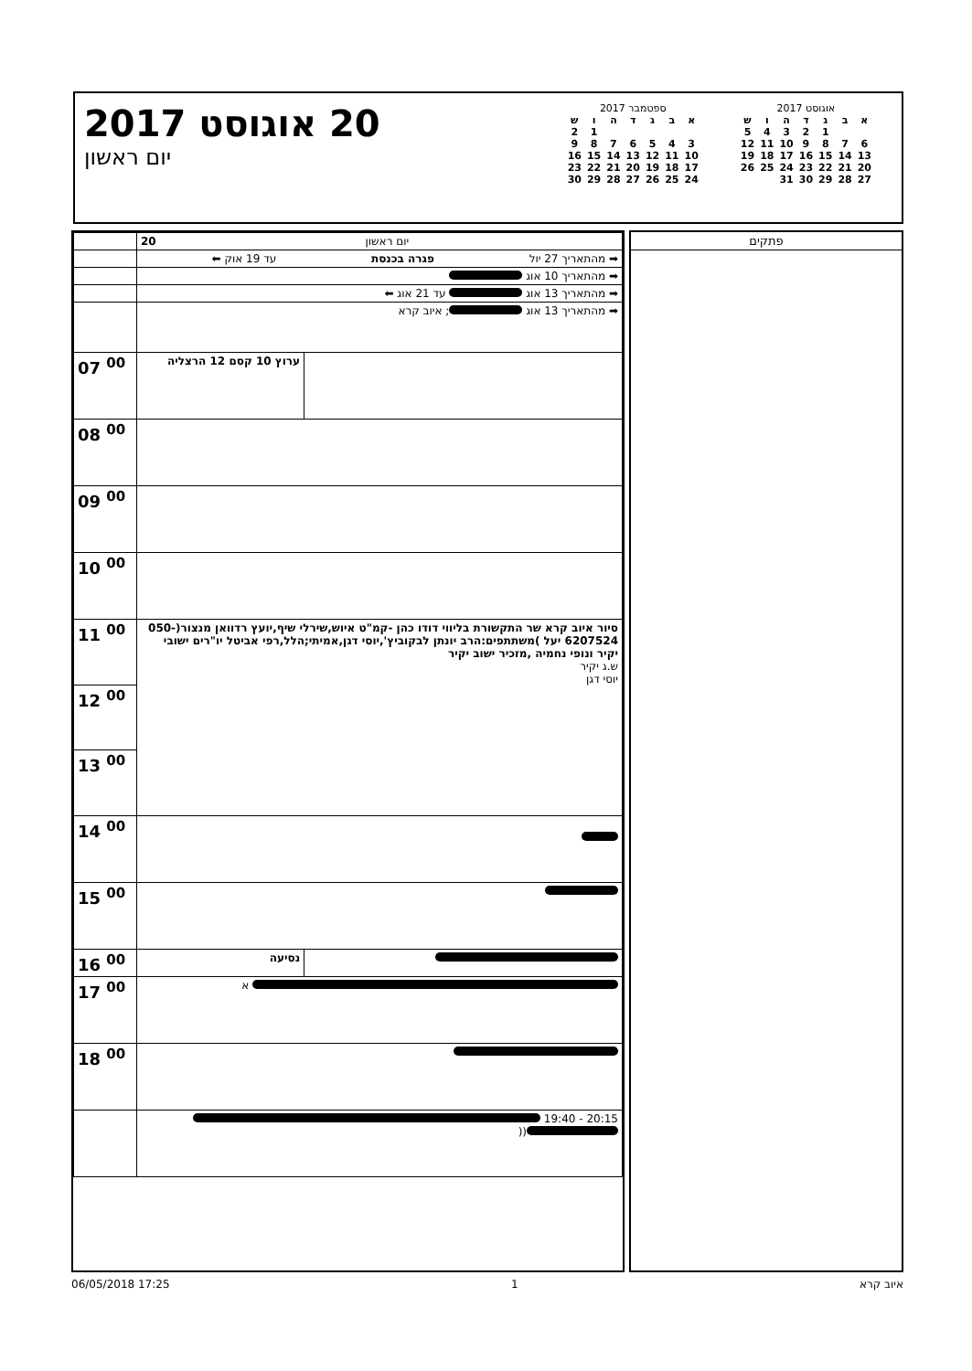20 אוגוסט 2017
יום ראשון
ספטמבר 2017
| א | ב | ג | ד | ה | ו | ש |
| --- | --- | --- | --- | --- | --- | --- |
| | | | | | 1 | 2 |
| 3 | 4 | 5 | 6 | 7 | 8 | 9 |
| 10 | 11 | 12 | 13 | 14 | 15 | 16 |
| 17 | 18 | 19 | 20 | 21 | 22 | 23 |
| 24 | 25 | 26 | 27 | 28 | 29 | 30 |
אוגוסט 2017
| א | ב | ג | ד | ה | ו | ש |
| --- | --- | --- | --- | --- | --- | --- |
| | | 1 | 2 | 3 | 4 | 5 |
| 6 | 7 | 8 | 9 | 10 | 11 | 12 |
| 13 | 14 | 15 | 16 | 17 | 18 | 19 |
| 20 | 21 | 22 | 23 | 24 | 25 | 26 |
| 27 | 28 | 29 | 30 | 31 | | |
| יום ראשון 20 | | |
| ➡ מהתאריך 27 יול פגרה בכנסת עד 19 אוק ⬅ | | |
| ➡ מהתאריך 10 אוג | | |
| ➡ מהתאריך 13 אוג עד 21 אוג ⬅ | | |
| ➡ מהתאריך 13 אוג ; איוב קרא | | |
| | ערוץ 10 קסם 12 הרצליה | 07 <sup>00</sup> |
| | | 08 <sup>00</sup> |
| | | 09 <sup>00</sup> |
| | | 10 <sup>00</sup> |
| סיור איוב קרא שר התקשורת בליווי דודו כהן -קמ"ט איוש,שירלי שיף,יועץ רדוואן מנצור(050-6207524 יעל )משתתפים:הרב יונתן לבקוביץ',יוסי דגן,אמיתי;הלל,רפי אביטל יו"רים ישובי יקיר ונופי נחמיה ,מזכיר ישוב יקיר ש.ג יקיר יוסי דגן | | 11 <sup>00</sup> |
| | | 12 <sup>00</sup> |
| | | 13 <sup>00</sup> |
| | | 14 <sup>00</sup> |
| | | 15 <sup>00</sup> |
| | נסיעה | 16 <sup>00</sup> |
| א | | 17 <sup>00</sup> |
| | | 18 <sup>00</sup> |
| 20:15 - 19:40 (( | | |
פתקים
06/05/2018 17:25 1 איוב קרא